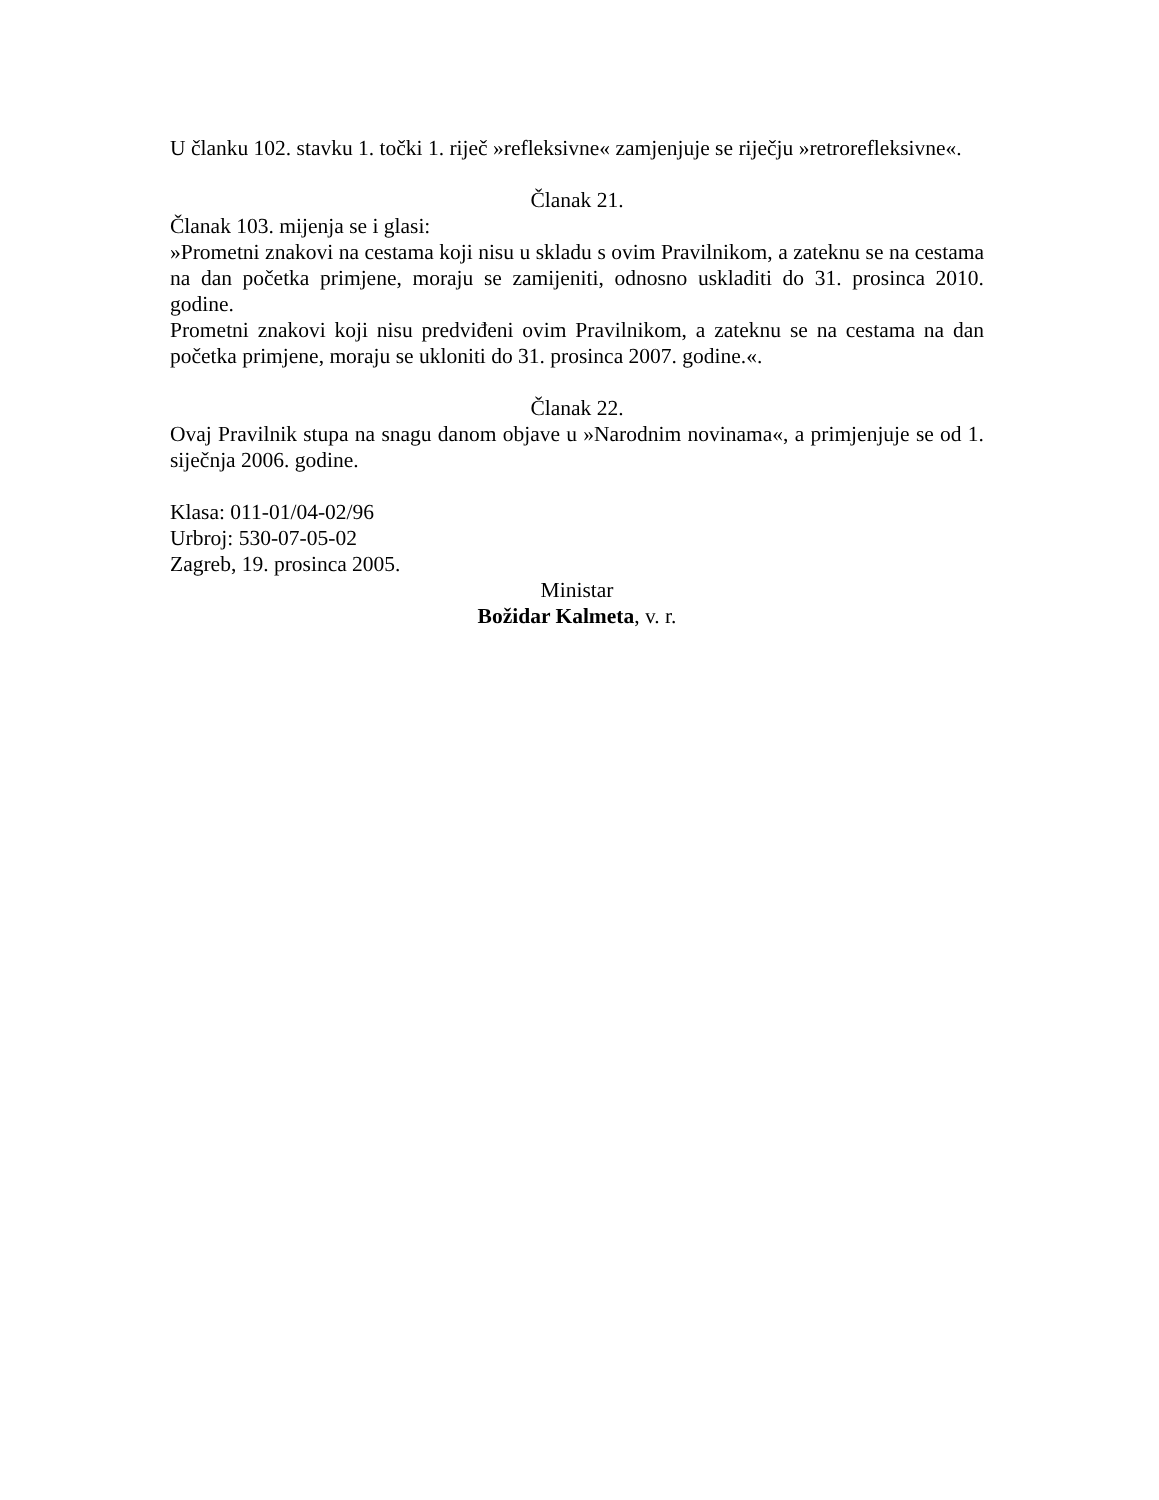U članku 102. stavku 1. točki 1. riječ »refleksivne« zamjenjuje se riječju »retrorefleksivne«.
Članak 21.
Članak 103. mijenja se i glasi:
»Prometni znakovi na cestama koji nisu u skladu s ovim Pravilnikom, a zateknu se na cestama na dan početka primjene, moraju se zamijeniti, odnosno uskladiti do 31. prosinca 2010. godine.
Prometni znakovi koji nisu predviđeni ovim Pravilnikom, a zateknu se na cestama na dan početka primjene, moraju se ukloniti do 31. prosinca 2007. godine.«.
Članak 22.
Ovaj Pravilnik stupa na snagu danom objave u »Narodnim novinama«, a primjenjuje se od 1. siječnja 2006. godine.
Klasa: 011-01/04-02/96
Urbroj: 530-07-05-02
Zagreb, 19. prosinca 2005.
Ministar
Božidar Kalmeta, v. r.